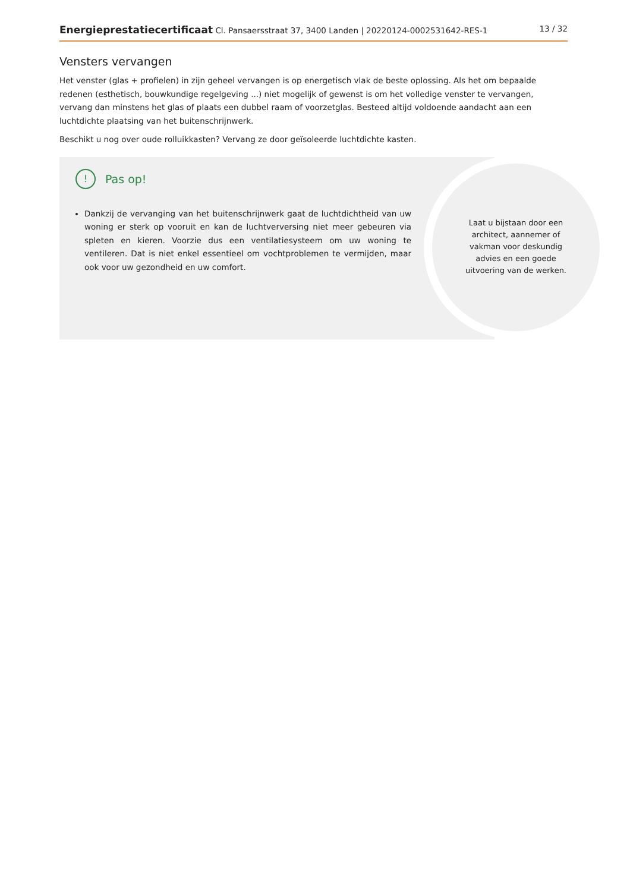Energieprestatiecertificaat Cl. Pansaersstraat 37, 3400 Landen | 20220124-0002531642-RES-1
13 / 32
Vensters vervangen
Het venster (glas + profielen) in zijn geheel vervangen is op energetisch vlak de beste oplossing. Als het om bepaalde redenen (esthetisch, bouwkundige regelgeving ...) niet mogelijk of gewenst is om het volledige venster te vervangen, vervang dan minstens het glas of plaats een dubbel raam of voorzetglas. Besteed altijd voldoende aandacht aan een luchtdichte plaatsing van het buitenschrijnwerk.
Beschikt u nog over oude rolluikkasten? Vervang ze door geïsoleerde luchtdichte kasten.
! Pas op!
Dankzij de vervanging van het buitenschrijnwerk gaat de luchtdichtheid van uw woning er sterk op vooruit en kan de luchtverversing niet meer gebeuren via spleten en kieren. Voorzie dus een ventilatiesysteem om uw woning te ventileren. Dat is niet enkel essentieel om vochtproblemen te vermijden, maar ook voor uw gezondheid en uw comfort.
Laat u bijstaan door een architect, aannemer of vakman voor deskundig advies en een goede uitvoering van de werken.